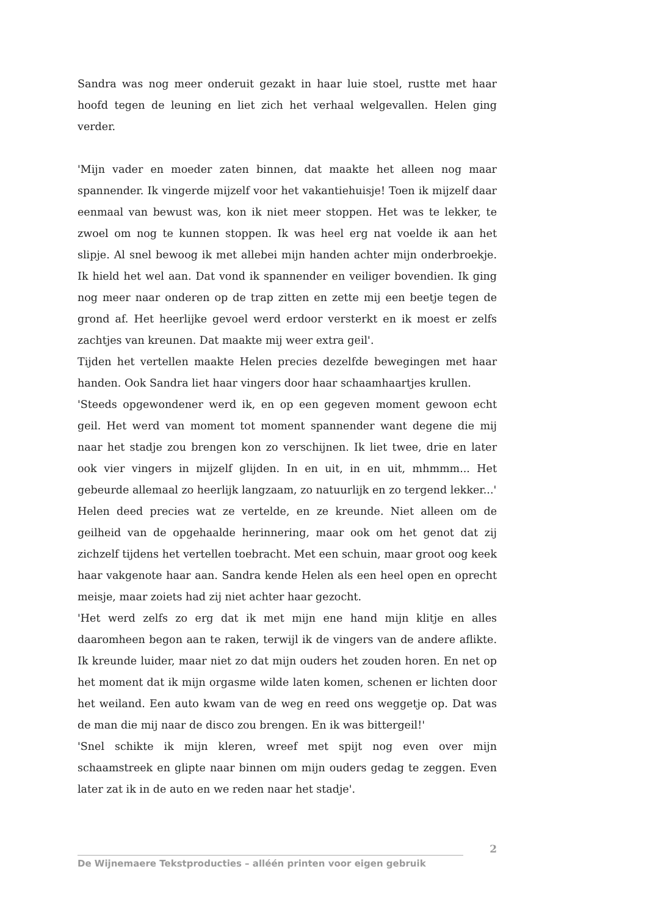Sandra was nog meer onderuit gezakt in haar luie stoel, rustte met haar hoofd tegen de leuning en liet zich het verhaal welgevallen. Helen ging verder.
'Mijn vader en moeder zaten binnen, dat maakte het alleen nog maar spannender. Ik vingerde mijzelf voor het vakantiehuisje! Toen ik mijzelf daar eenmaal van bewust was, kon ik niet meer stoppen. Het was te lekker, te zwoel om nog te kunnen stoppen. Ik was heel erg nat voelde ik aan het slipje. Al snel bewoog ik met allebei mijn handen achter mijn onderbroekje. Ik hield het wel aan. Dat vond ik spannender en veiliger bovendien. Ik ging nog meer naar onderen op de trap zitten en zette mij een beetje tegen de grond af. Het heerlijke gevoel werd erdoor versterkt en ik moest er zelfs zachtjes van kreunen. Dat maakte mij weer extra geil'.
Tijden het vertellen maakte Helen precies dezelfde bewegingen met haar handen. Ook Sandra liet haar vingers door haar schaamhaartjes krullen.
'Steeds opgewondener werd ik, en op een gegeven moment gewoon echt geil. Het werd van moment tot moment spannender want degene die mij naar het stadje zou brengen kon zo verschijnen. Ik liet twee, drie en later ook vier vingers in mijzelf glijden. In en uit, in en uit, mhmmm... Het gebeurde allemaal zo heerlijk langzaam, zo natuurlijk en zo tergend lekker...'
Helen deed precies wat ze vertelde, en ze kreunde. Niet alleen om de geilheid van de opgehaalde herinnering, maar ook om het genot dat zij zichzelf tijdens het vertellen toebracht. Met een schuin, maar groot oog keek haar vakgenote haar aan. Sandra kende Helen als een heel open en oprecht meisje, maar zoiets had zij niet achter haar gezocht.
'Het werd zelfs zo erg dat ik met mijn ene hand mijn klitje en alles daaromheen begon aan te raken, terwijl ik de vingers van de andere aflikte. Ik kreunde luider, maar niet zo dat mijn ouders het zouden horen. En net op het moment dat ik mijn orgasme wilde laten komen, schenen er lichten door het weiland. Een auto kwam van de weg en reed ons weggetje op. Dat was de man die mij naar de disco zou brengen. En ik was bittergeil!'
'Snel schikte ik mijn kleren, wreef met spijt nog even over mijn schaamstreek en glipte naar binnen om mijn ouders gedag te zeggen. Even later zat ik in de auto en we reden naar het stadje'.
2
De Wijnemaere Tekstproducties – alléén printen voor eigen gebruik